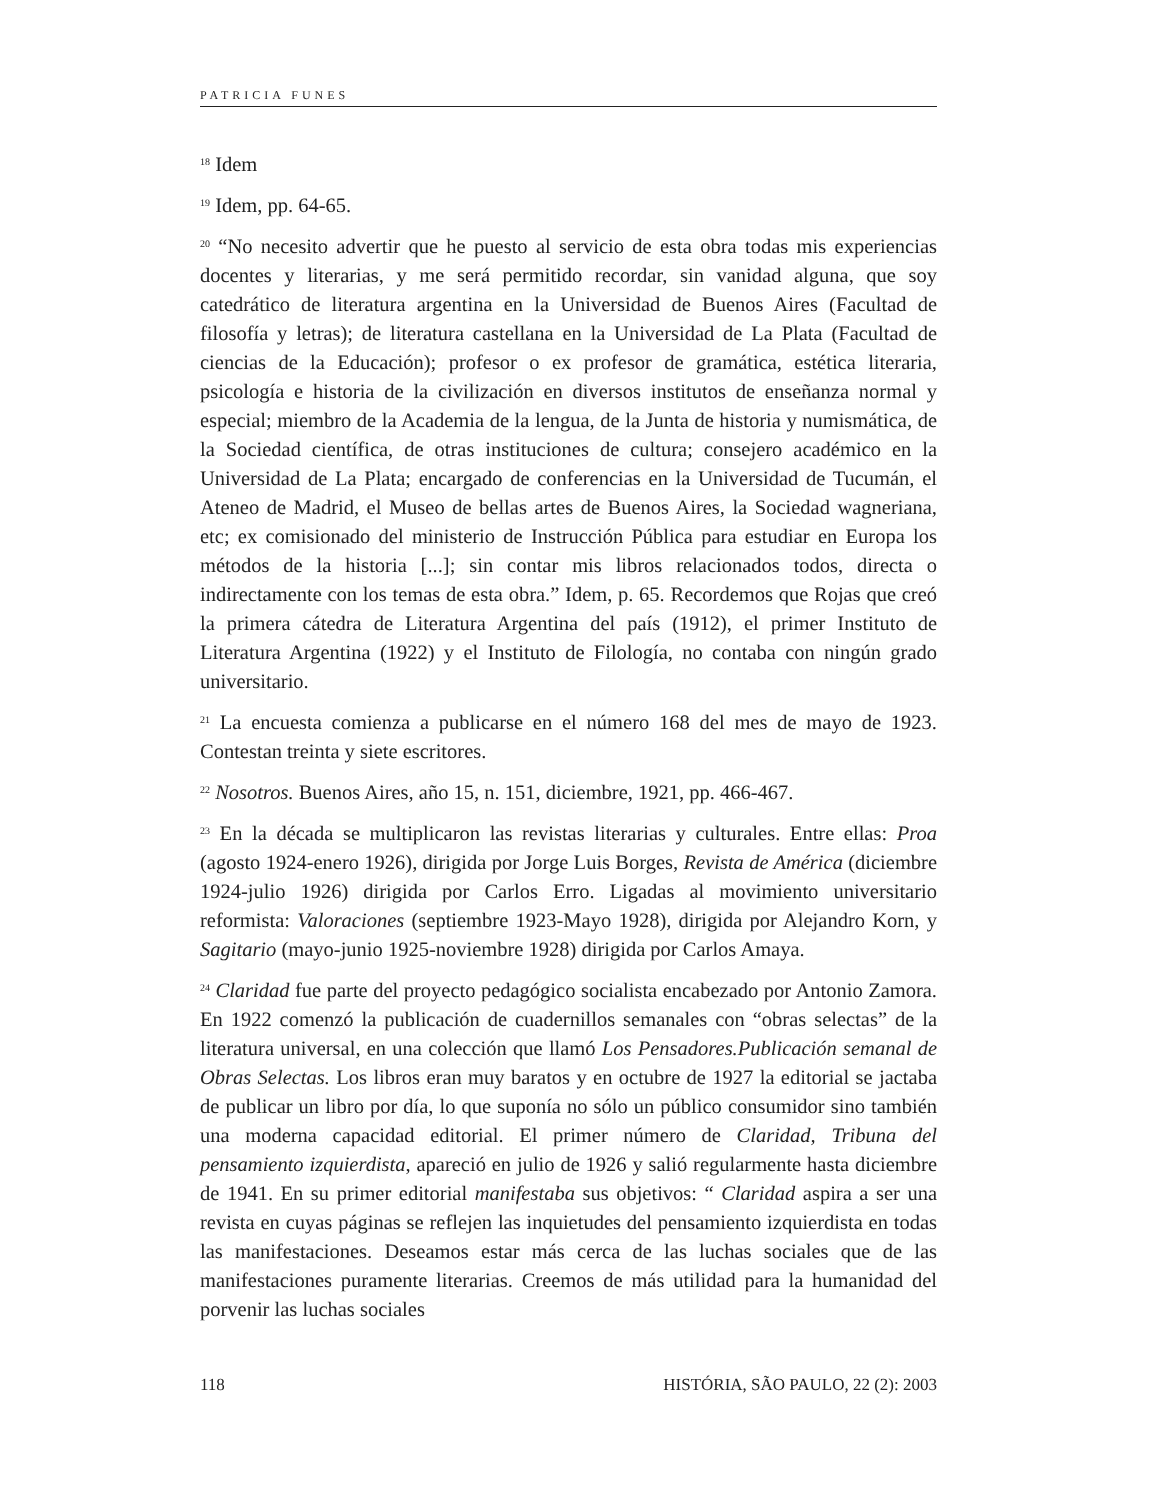PATRICIA FUNES
<sup>18</sup> Idem
<sup>19</sup> Idem, pp. 64-65.
<sup>20</sup> “No necesito advertir que he puesto al servicio de esta obra todas mis experiencias docentes y literarias, y me será permitido recordar, sin vanidad alguna, que soy catedrático de literatura argentina en la Universidad de Buenos Aires (Facultad de filosofía y letras); de literatura castellana en la Universidad de La Plata (Facultad de ciencias de la Educación); profesor o ex profesor de gramática, estética literaria, psicología e historia de la civilización en diversos institutos de enseñanza normal y especial; miembro de la Academia de la lengua, de la Junta de historia y numismática, de la Sociedad científica, de otras instituciones de cultura; consejero académico en la Universidad de La Plata; encargado de conferencias en la Universidad de Tucumán, el Ateneo de Madrid, el Museo de bellas artes de Buenos Aires, la Sociedad wagneriana, etc; ex comisionado del ministerio de Instrucción Pública para estudiar en Europa los métodos de la historia [...]; sin contar mis libros relacionados todos, directa o indirectamente con los temas de esta obra.” Idem, p. 65. Recordemos que Rojas que creó la primera cátedra de Literatura Argentina del país (1912), el primer Instituto de Literatura Argentina (1922) y el Instituto de Filología, no contaba con ningún grado universitario.
<sup>21</sup> La encuesta comienza a publicarse en el número 168 del mes de mayo de 1923. Contestan treinta y siete escritores.
<sup>22</sup> Nosotros. Buenos Aires, año 15, n. 151, diciembre, 1921, pp. 466-467.
<sup>23</sup> En la década se multiplicaron las revistas literarias y culturales. Entre ellas: Proa (agosto 1924-enero 1926), dirigida por Jorge Luis Borges, Revista de América (diciembre 1924-julio 1926) dirigida por Carlos Erro. Ligadas al movimiento universitario reformista: Valoraciones (septiembre 1923-Mayo 1928), dirigida por Alejandro Korn, y Sagitario (mayo-junio 1925-noviembre 1928) dirigida por Carlos Amaya.
<sup>24</sup> Claridad fue parte del proyecto pedagógico socialista encabezado por Antonio Zamora. En 1922 comenzó la publicación de cuadernillos semanales con “obras selectas” de la literatura universal, en una colección que llamó Los Pensadores.Publicación semanal de Obras Selectas. Los libros eran muy baratos y en octubre de 1927 la editorial se jactaba de publicar un libro por día, lo que suponía no sólo un público consumidor sino también una moderna capacidad editorial. El primer número de Claridad, Tribuna del pensamiento izquierdista, apareció en julio de 1926 y salió regularmente hasta diciembre de 1941. En su primer editorial manifestaba sus objetivos: “ Claridad aspira a ser una revista en cuyas páginas se reflejen las inquietudes del pensamiento izquierdista en todas las manifestaciones. Deseamos estar más cerca de las luchas sociales que de las manifestaciones puramente literarias. Creemos de más utilidad para la humanidad del porvenir las luchas sociales
118 HISTÓRIA, SÃO PAULO, 22 (2): 2003